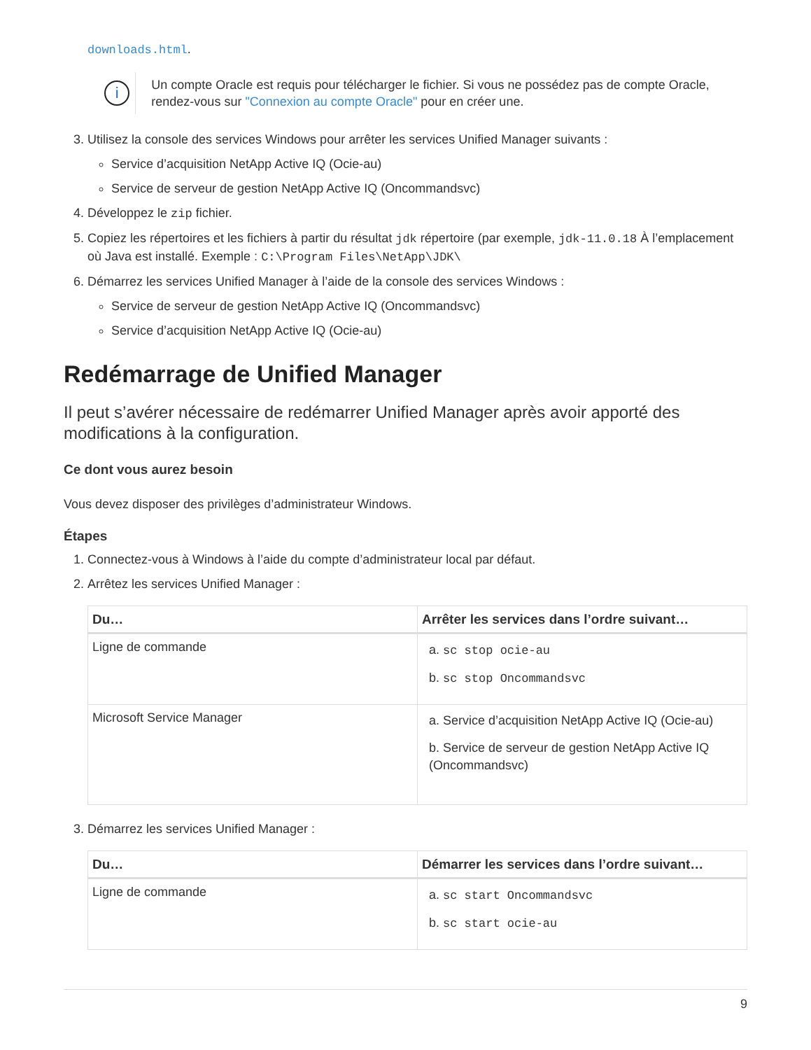downloads.html.
i
Un compte Oracle est requis pour télécharger le fichier. Si vous ne possédez pas de compte Oracle, rendez-vous sur "Connexion au compte Oracle" pour en créer une.
3. Utilisez la console des services Windows pour arrêter les services Unified Manager suivants :
Service d’acquisition NetApp Active IQ (Ocie-au)
Service de serveur de gestion NetApp Active IQ (Oncommandsvc)
4. Développez le zip fichier.
5. Copiez les répertoires et les fichiers à partir du résultat jdk répertoire (par exemple, jdk-11.0.18 À l’emplacement où Java est installé. Exemple : C:\Program Files\NetApp\JDK\
6. Démarrez les services Unified Manager à l’aide de la console des services Windows :
Service de serveur de gestion NetApp Active IQ (Oncommandsvc)
Service d’acquisition NetApp Active IQ (Ocie-au)
Redémarrage de Unified Manager
Il peut s’avérer nécessaire de redémarrer Unified Manager après avoir apporté des modifications à la configuration.
Ce dont vous aurez besoin
Vous devez disposer des privilèges d’administrateur Windows.
Étapes
1. Connectez-vous à Windows à l’aide du compte d’administrateur local par défaut.
2. Arrêtez les services Unified Manager :
| Du… | Arrêter les services dans l’ordre suivant… |
| --- | --- |
| Ligne de commande | a. sc stop ocie-au b. sc stop Oncommandsvc |
| Microsoft Service Manager | a. Service d’acquisition NetApp Active IQ (Ocie-au) b. Service de serveur de gestion NetApp Active IQ (Oncommandsvc) |
3. Démarrez les services Unified Manager :
| Du… | Démarrer les services dans l’ordre suivant… |
| --- | --- |
| Ligne de commande | a. sc start Oncommandsvc b. sc start ocie-au |
9